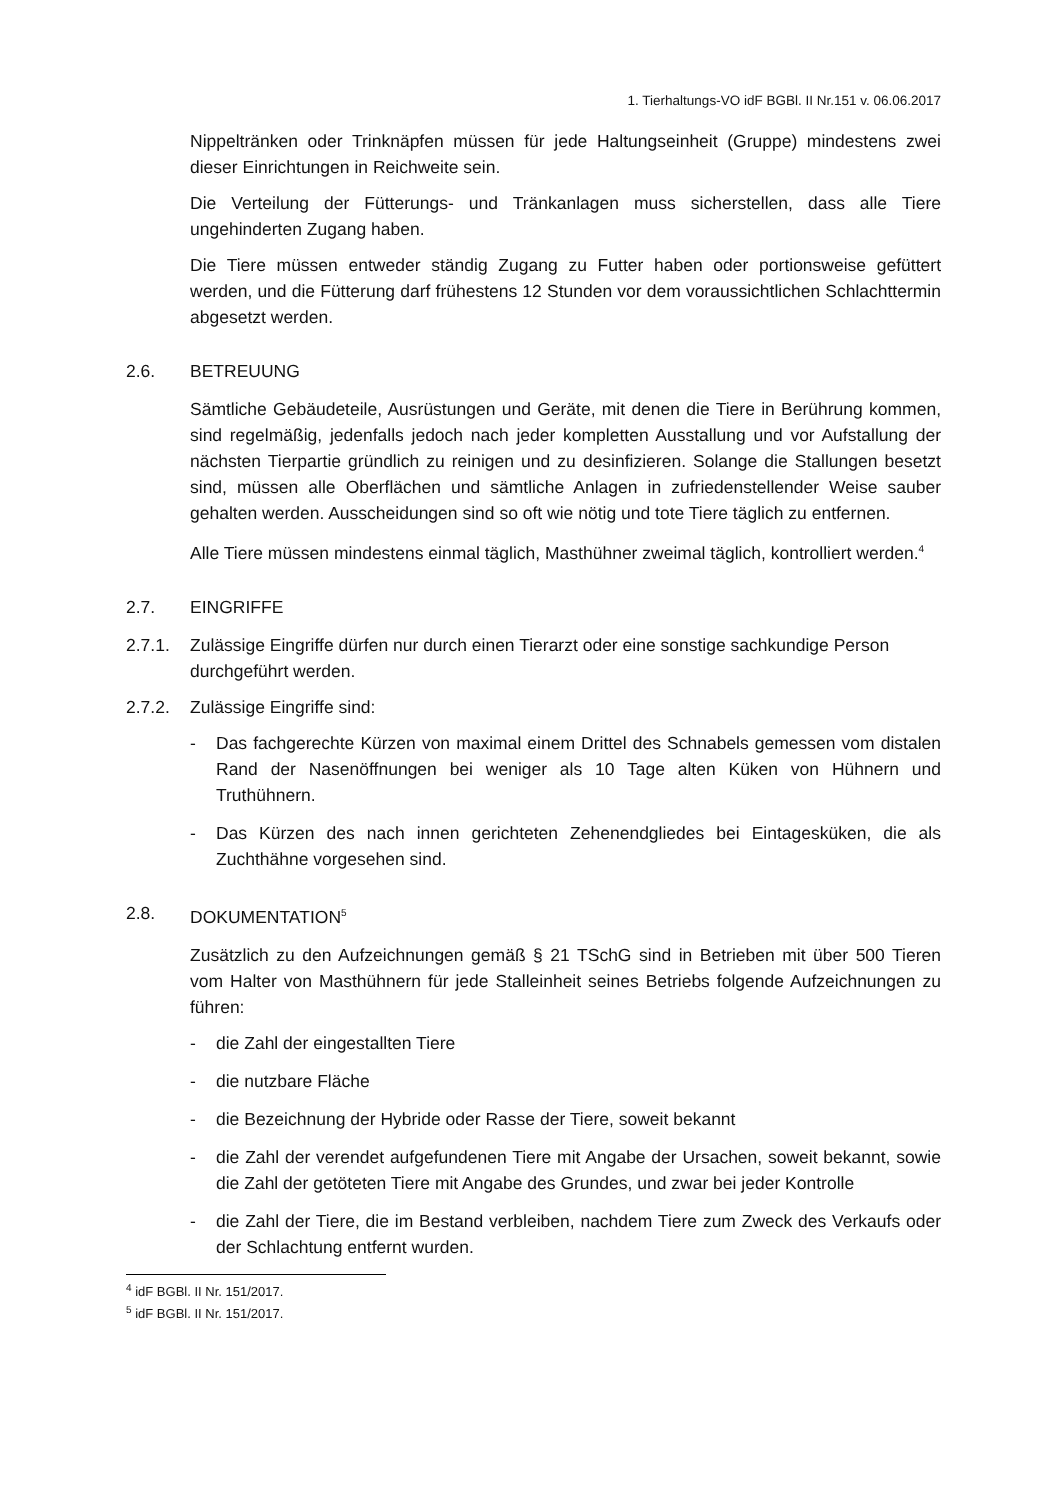1. Tierhaltungs-VO idF BGBl. II Nr.151 v. 06.06.2017
Nippeltränken oder Trinknäpfen müssen für jede Haltungseinheit (Gruppe) mindestens zwei dieser Einrichtungen in Reichweite sein.
Die Verteilung der Fütterungs- und Tränkanlagen muss sicherstellen, dass alle Tiere ungehinderten Zugang haben.
Die Tiere müssen entweder ständig Zugang zu Futter haben oder portionsweise gefüttert werden, und die Fütterung darf frühestens 12 Stunden vor dem voraussichtlichen Schlachttermin abgesetzt werden.
2.6. BETREUUNG
Sämtliche Gebäudeteile, Ausrüstungen und Geräte, mit denen die Tiere in Berührung kommen, sind regelmäßig, jedenfalls jedoch nach jeder kompletten Ausstallung und vor Aufstallung der nächsten Tierpartie gründlich zu reinigen und zu desinfizieren. Solange die Stallungen besetzt sind, müssen alle Oberflächen und sämtliche Anlagen in zufriedenstellender Weise sauber gehalten werden. Ausscheidungen sind so oft wie nötig und tote Tiere täglich zu entfernen.
Alle Tiere müssen mindestens einmal täglich, Masthühner zweimal täglich, kontrolliert werden.<sup>4</sup>
2.7. EINGRIFFE
2.7.1. Zulässige Eingriffe dürfen nur durch einen Tierarzt oder eine sonstige sachkundige Person durchgeführt werden.
2.7.2. Zulässige Eingriffe sind:
- Das fachgerechte Kürzen von maximal einem Drittel des Schnabels gemessen vom distalen Rand der Nasenöffnungen bei weniger als 10 Tage alten Küken von Hühnern und Truthühnern.
- Das Kürzen des nach innen gerichteten Zehenendgliedes bei Eintagesküken, die als Zuchthähne vorgesehen sind.
2.8. DOKUMENTATION<sup>5</sup>
Zusätzlich zu den Aufzeichnungen gemäß § 21 TSchG sind in Betrieben mit über 500 Tieren vom Halter von Masthühnern für jede Stalleinheit seines Betriebs folgende Aufzeichnungen zu führen:
- die Zahl der eingestallten Tiere
- die nutzbare Fläche
- die Bezeichnung der Hybride oder Rasse der Tiere, soweit bekannt
- die Zahl der verendet aufgefundenen Tiere mit Angabe der Ursachen, soweit bekannt, sowie die Zahl der getöteten Tiere mit Angabe des Grundes, und zwar bei jeder Kontrolle
- die Zahl der Tiere, die im Bestand verbleiben, nachdem Tiere zum Zweck des Verkaufs oder der Schlachtung entfernt wurden.
<sup>4</sup> idF BGBl. II Nr. 151/2017.
<sup>5</sup> idF BGBl. II Nr. 151/2017.